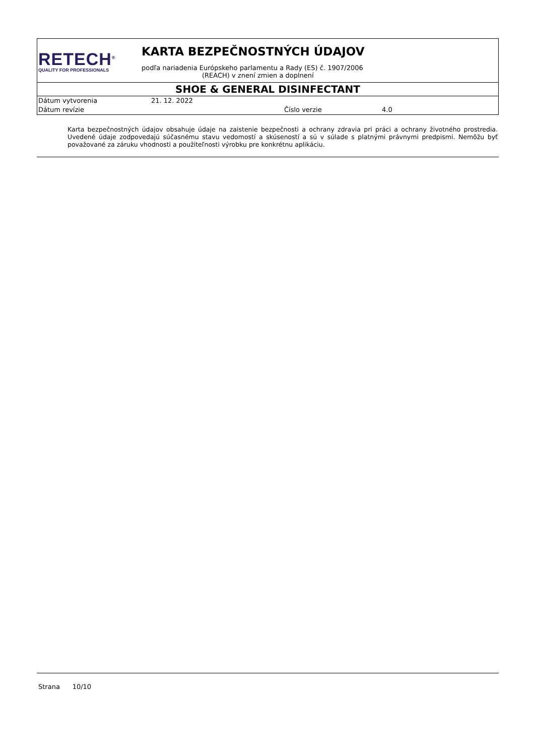RETECH<sup>®</sup>
QUALITY FOR PROFESSIONALS
KARTA BEZPEČNOSTNÝCH ÚDAJOV
podľa nariadenia Európskeho parlamentu a Rady (ES) č. 1907/2006
(REACH) v znení zmien a doplnení
SHOE & GENERAL DISINFECTANT
| Dátum vytvorenia | 21. 12. 2022 | | |
| Dátum revízie | | Číslo verzie | 4.0 |
Karta bezpečnostných údajov obsahuje údaje na zaistenie bezpečnosti a ochrany zdravia pri práci a ochrany životného prostredia. Uvedené údaje zodpovedajú súčasnému stavu vedomostí a skúseností a sú v súlade s platnými právnymi predpismi. Nemôžu byť považované za záruku vhodnosti a použiteľnosti výrobku pre konkrétnu aplikáciu.
Strana 10/10